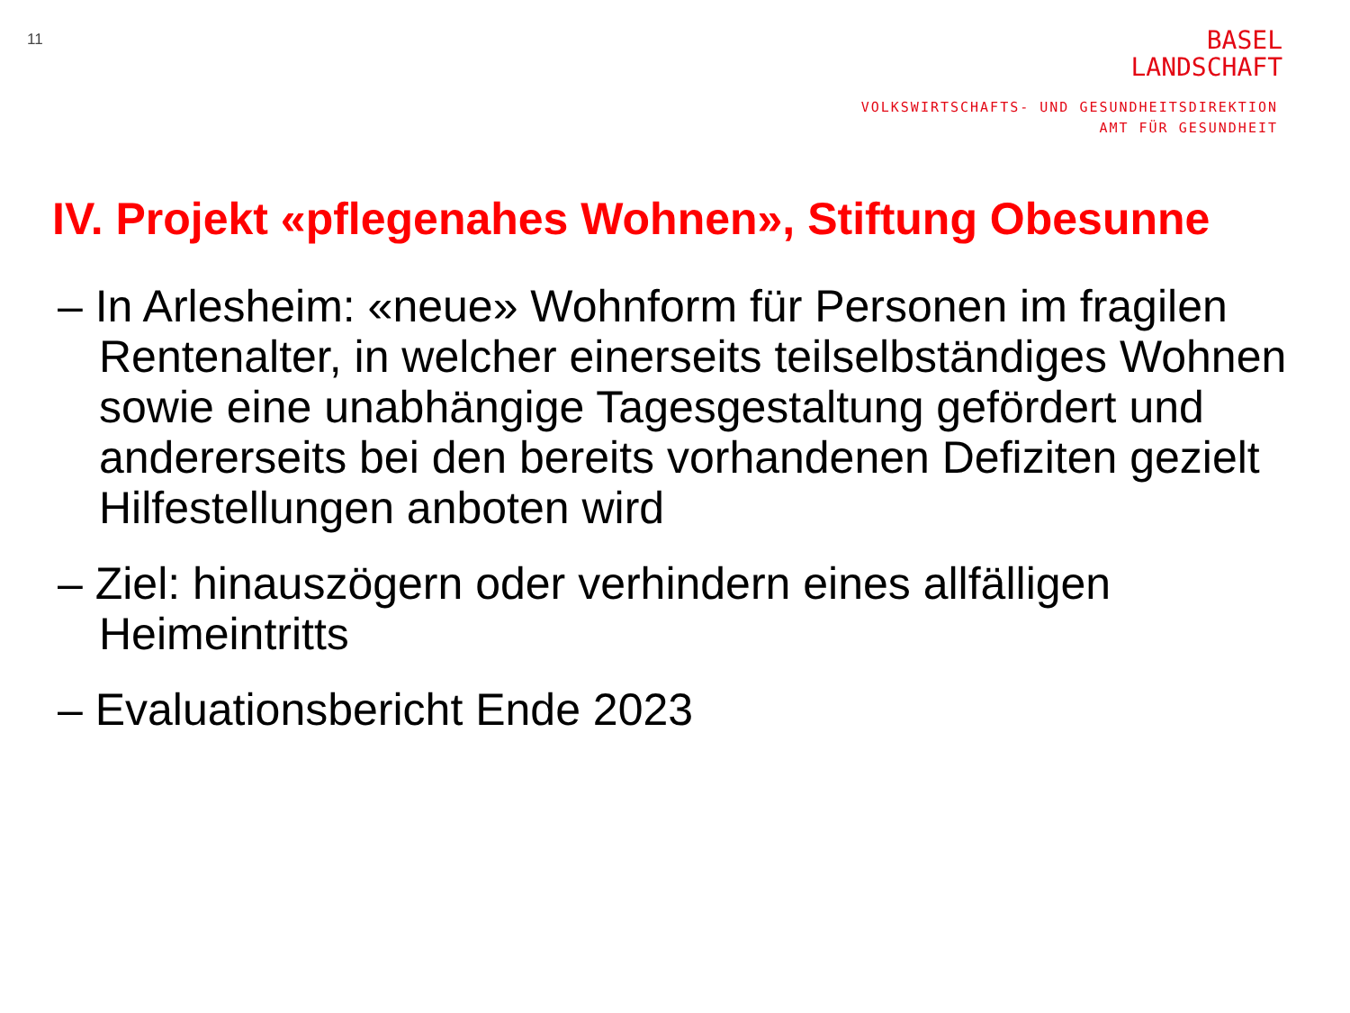11
BASEL
LANDSCHAFT
VOLKSWIRTSCHAFTS- UND GESUNDHEITSDIREKTION
AMT FÜR GESUNDHEIT
IV. Projekt «pflegenahes Wohnen», Stiftung Obesunne
– In Arlesheim: «neue» Wohnform für Personen im fragilen Rentenalter, in welcher einerseits teilselbständiges Wohnen sowie eine unabhängige Tagesgestaltung gefördert und andererseits bei den bereits vorhandenen Defiziten gezielt Hilfestellungen anboten wird
– Ziel: hinauszögern oder verhindern eines allfälligen Heimeintritts
– Evaluationsbericht Ende 2023